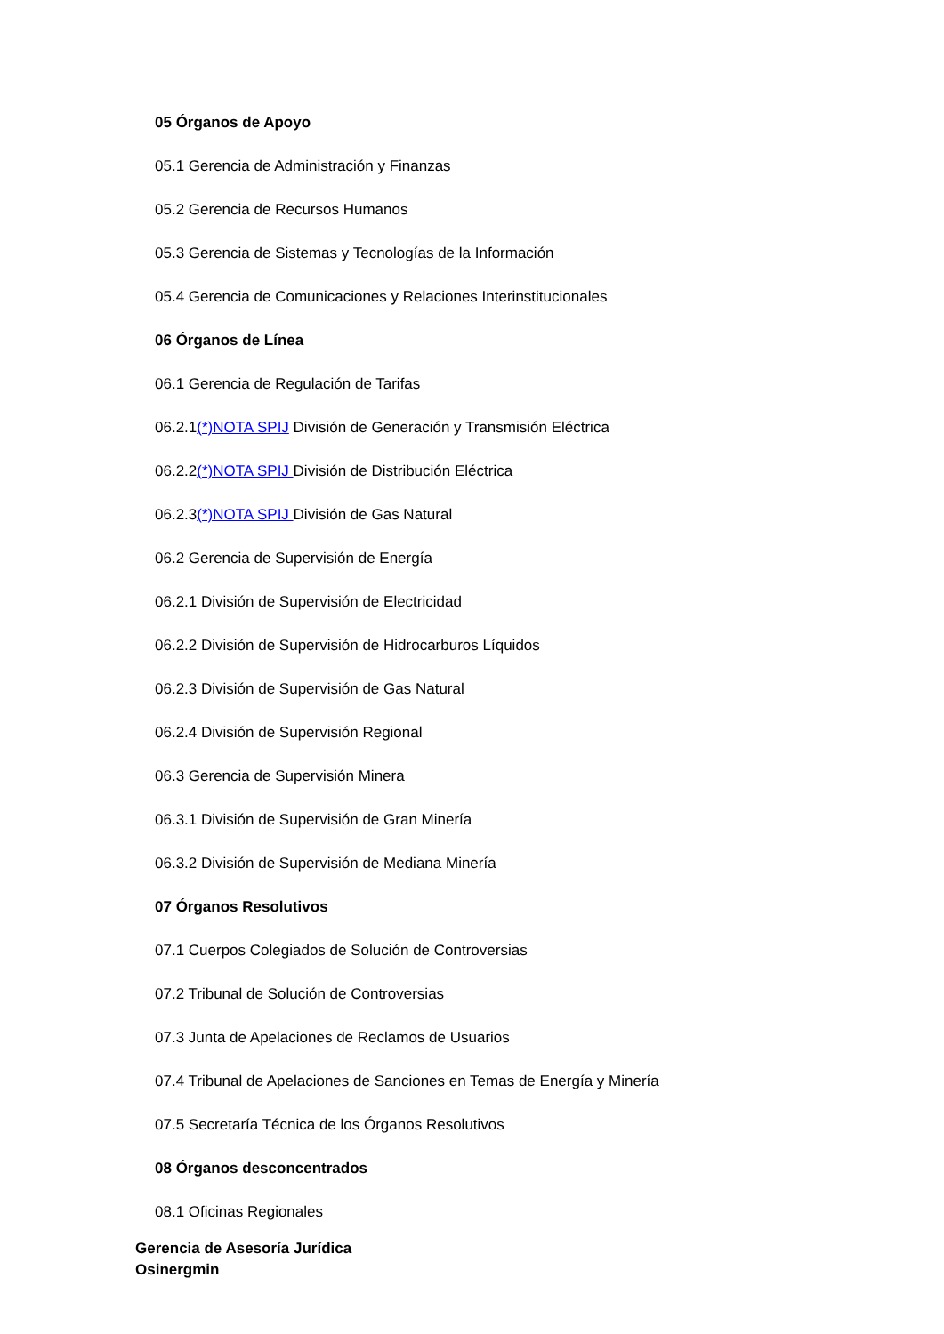05 Órganos de Apoyo
05.1 Gerencia de Administración y Finanzas
05.2 Gerencia de Recursos Humanos
05.3 Gerencia de Sistemas y Tecnologías de la Información
05.4 Gerencia de Comunicaciones y Relaciones Interinstitucionales
06 Órganos de Línea
06.1 Gerencia de Regulación de Tarifas
06.2.1(*)NOTA SPIJ División de Generación y Transmisión Eléctrica
06.2.2(*)NOTA SPIJ División de Distribución Eléctrica
06.2.3(*)NOTA SPIJ División de Gas Natural
06.2 Gerencia de Supervisión de Energía
06.2.1 División de Supervisión de Electricidad
06.2.2 División de Supervisión de Hidrocarburos Líquidos
06.2.3 División de Supervisión de Gas Natural
06.2.4 División de Supervisión Regional
06.3 Gerencia de Supervisión Minera
06.3.1 División de Supervisión de Gran Minería
06.3.2 División de Supervisión de Mediana Minería
07 Órganos Resolutivos
07.1 Cuerpos Colegiados de Solución de Controversias
07.2 Tribunal de Solución de Controversias
07.3 Junta de Apelaciones de Reclamos de Usuarios
07.4 Tribunal de Apelaciones de Sanciones en Temas de Energía y Minería
07.5 Secretaría Técnica de los Órganos Resolutivos
08 Órganos desconcentrados
08.1 Oficinas Regionales
Gerencia de Asesoría Jurídica
Osinergmin